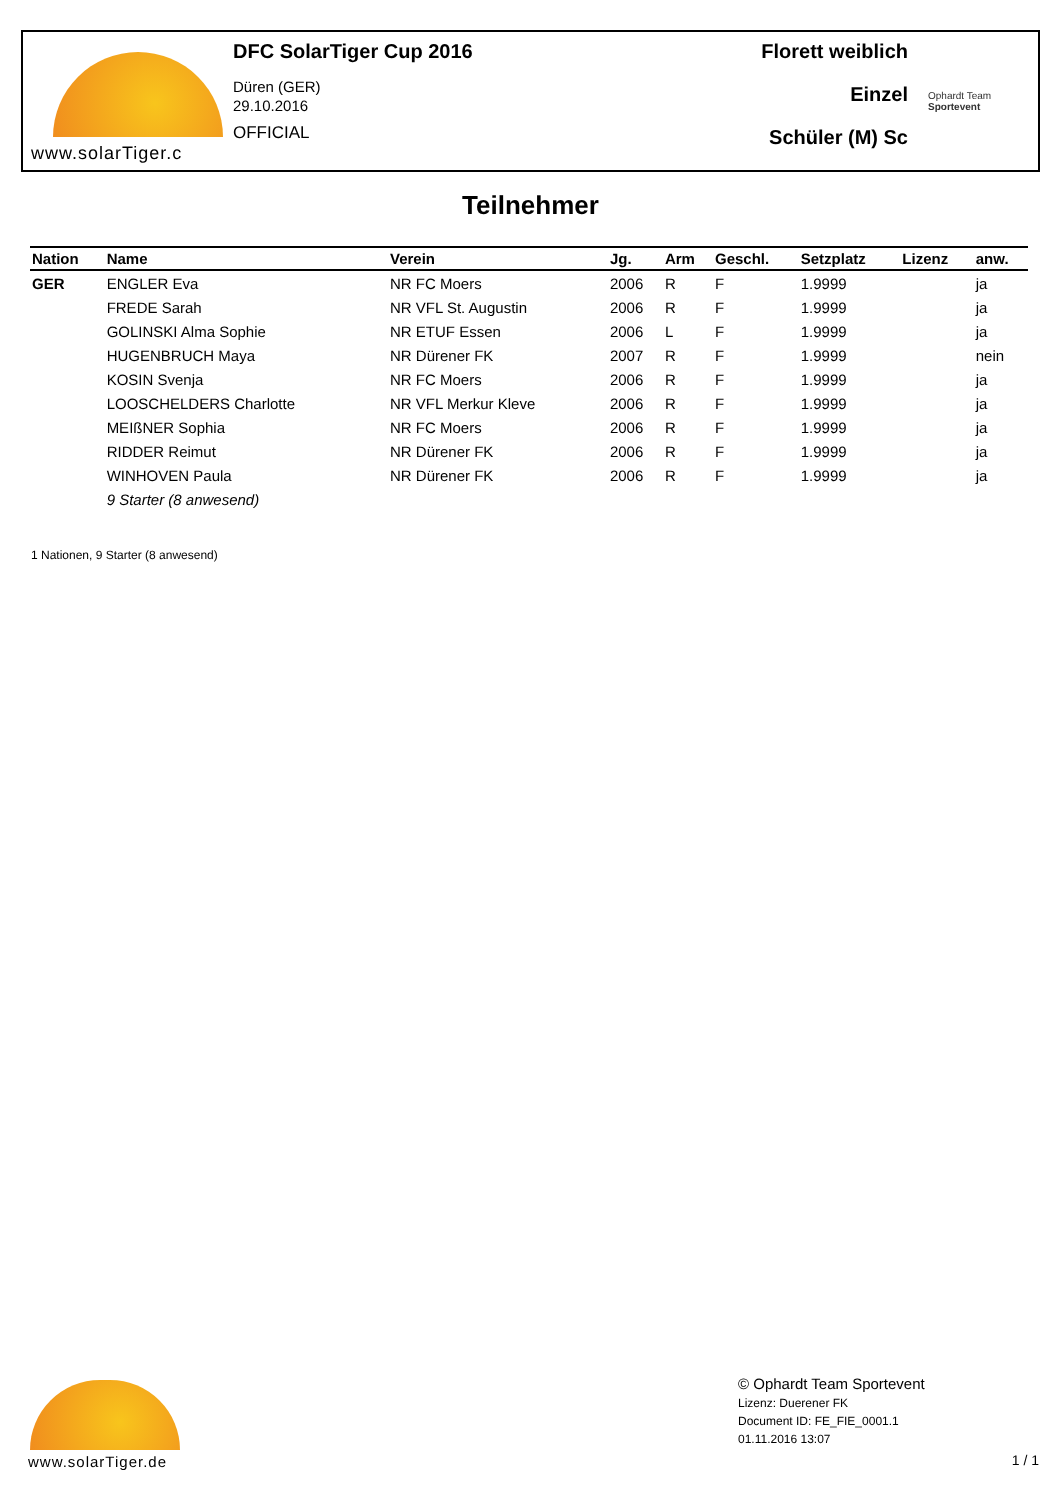www.solarTiger.c
DFC SolarTiger Cup 2016
Düren (GER)
29.10.2016
OFFICIAL
Florett weiblich
Einzel
Schüler (M) Sc
Ophardt Team
Sportevent
Teilnehmer
| Nation | Name | Verein | Jg. | Arm | Geschl. | Setzplatz | Lizenz | anw. |
| --- | --- | --- | --- | --- | --- | --- | --- | --- |
| GER | ENGLER Eva | NR FC Moers | 2006 | R | F | 1.9999 | | ja |
| | FREDE Sarah | NR VFL St. Augustin | 2006 | R | F | 1.9999 | | ja |
| | GOLINSKI Alma Sophie | NR ETUF Essen | 2006 | L | F | 1.9999 | | ja |
| | HUGENBRUCH Maya | NR Dürener FK | 2007 | R | F | 1.9999 | | nein |
| | KOSIN Svenja | NR FC Moers | 2006 | R | F | 1.9999 | | ja |
| | LOOSCHELDERS Charlotte | NR VFL Merkur Kleve | 2006 | R | F | 1.9999 | | ja |
| | MEIßNER Sophia | NR FC Moers | 2006 | R | F | 1.9999 | | ja |
| | RIDDER Reimut | NR Dürener FK | 2006 | R | F | 1.9999 | | ja |
| | WINHOVEN Paula | NR Dürener FK | 2006 | R | F | 1.9999 | | ja |
| | 9 Starter (8 anwesend) | | | | | | | |
1 Nationen, 9 Starter (8 anwesend)
www.solarTiger.de
© Ophardt Team Sportevent
Lizenz: Duerener FK
Document ID: FE_FIE_0001.1
01.11.2016 13:07
1 / 1